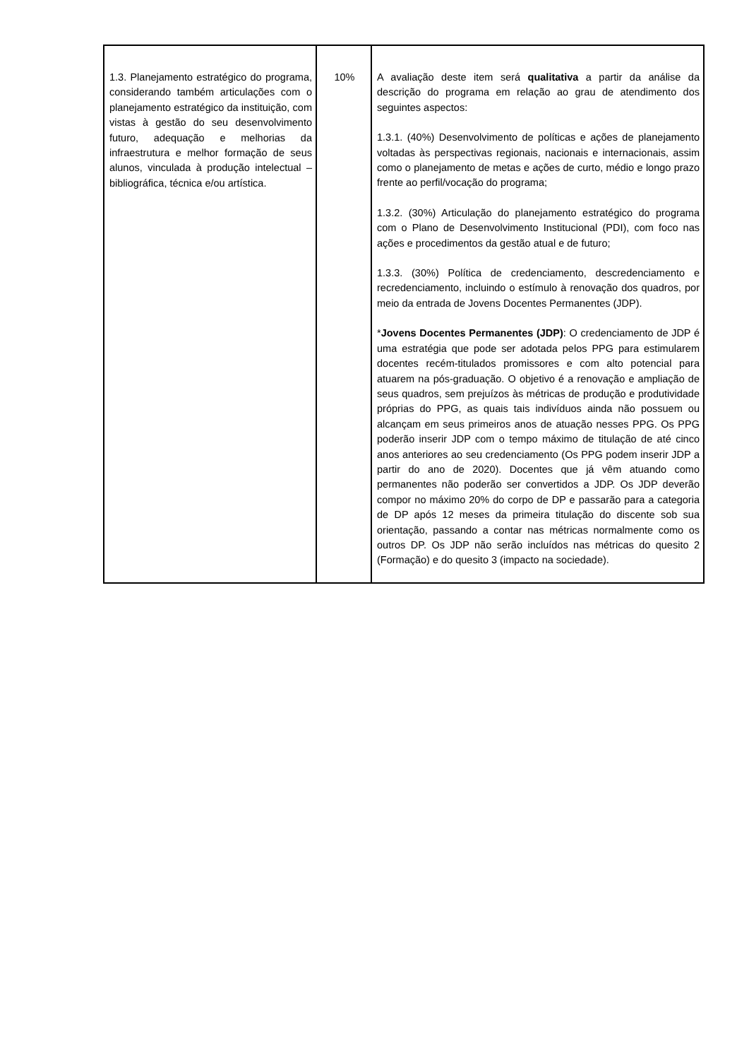| 1.3. Planejamento estratégico do programa, considerando também articulações com o planejamento estratégico da instituição, com vistas à gestão do seu desenvolvimento futuro, adequação e melhorias da infraestrutura e melhor formação de seus alunos, vinculada à produção intelectual – bibliográfica, técnica e/ou artística. | 10% | A avaliação deste item será qualitativa a partir da análise da descrição do programa em relação ao grau de atendimento dos seguintes aspectos: 1.3.1. (40%) Desenvolvimento de políticas e ações de planejamento voltadas às perspectivas regionais, nacionais e internacionais, assim como o planejamento de metas e ações de curto, médio e longo prazo frente ao perfil/vocação do programa; 1.3.2. (30%) Articulação do planejamento estratégico do programa com o Plano de Desenvolvimento Institucional (PDI), com foco nas ações e procedimentos da gestão atual e de futuro; 1.3.3. (30%) Política de credenciamento, descredenciamento e recredenciamento, incluindo o estímulo à renovação dos quadros, por meio da entrada de Jovens Docentes Permanentes (JDP). * Jovens Docentes Permanentes (JDP) : O credenciamento de JDP é uma estratégia que pode ser adotada pelos PPG para estimularem docentes recém-titulados promissores e com alto potencial para atuarem na pós-graduação. O objetivo é a renovação e ampliação de seus quadros, sem prejuízos às métricas de produção e produtividade próprias do PPG, as quais tais indivíduos ainda não possuem ou alcançam em seus primeiros anos de atuação nesses PPG. Os PPG poderão inserir JDP com o tempo máximo de titulação de até cinco anos anteriores ao seu credenciamento (Os PPG podem inserir JDP a partir do ano de 2020). Docentes que já vêm atuando como permanentes não poderão ser convertidos a JDP. Os JDP deverão compor no máximo 20% do corpo de DP e passarão para a categoria de DP após 12 meses da primeira titulação do discente sob sua orientação, passando a contar nas métricas normalmente como os outros DP. Os JDP não serão incluídos nas métricas do quesito 2 (Formação) e do quesito 3 (impacto na sociedade). |